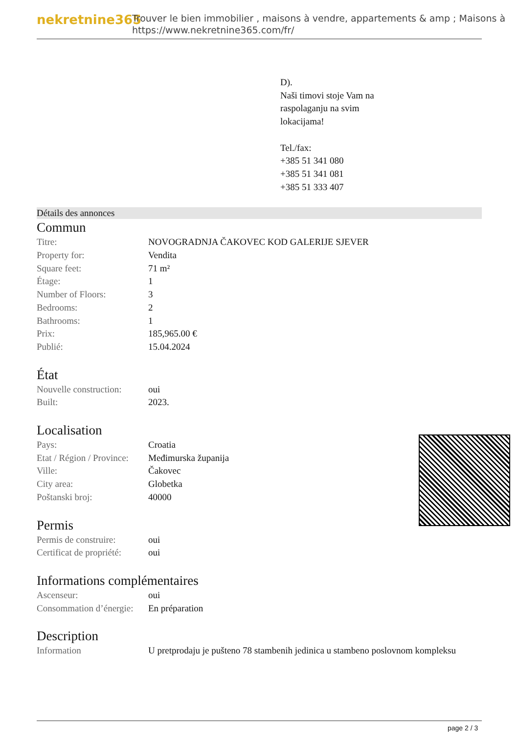nekretnine365
Trouver le bien immobilier , maisons à vendre, appartements & amp ; Maisons à
https://www.nekretnine365.com/fr/
D).
Naši timovi stoje Vam na
raspolaganju na svim
lokacijama!
Tel./fax:
+385 51 341 080
+385 51 341 081
+385 51 333 407
Détails des annonces
Commun
| Titre: | NOVOGRADNJA ČAKOVEC KOD GALERIJE SJEVER |
| Property for: | Vendita |
| Square feet: | 71 m² |
| Étage: | 1 |
| Number of Floors: | 3 |
| Bedrooms: | 2 |
| Bathrooms: | 1 |
| Prix: | 185,965.00 € |
| Publié: | 15.04.2024 |
État
| Nouvelle construction: | oui |
| Built: | 2023. |
Localisation
| Pays: | Croatia |
| Etat / Région / Province: | Međimurska županija |
| Ville: | Čakovec |
| City area: | Globetka |
| Poštanski broj: | 40000 |
Permis
| Permis de construire: | oui |
| Certificat de propriété: | oui |
Informations complémentaires
| Ascenseur: | oui |
| Consommation d’énergie: | En préparation |
Description
| Information | U pretprodaju je pušteno 78 stambenih jedinica u stambeno poslovnom kompleksu |
page 2 / 3